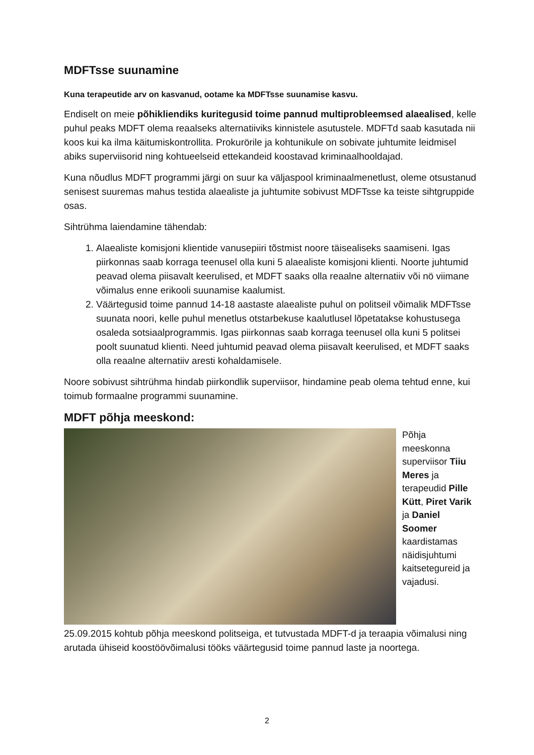MDFTsse suunamine
Kuna terapeutide arv on kasvanud, ootame ka MDFTsse suunamise kasvu.
Endiselt on meie põhikliendiks kuritegusid toime pannud multiprobleemsed alaealised, kelle puhul peaks MDFT olema reaalseks alternatiiviks kinnistele asutustele. MDFTd saab kasutada nii koos kui ka ilma käitumiskontrollita. Prokurörile ja kohtunikule on sobivate juhtumite leidmisel abiks superviisorid ning kohtueelseid ettekandeid koostavad kriminaalhooldajad.
Kuna nõudlus MDFT programmi järgi on suur ka väljaspool kriminaalmenetlust, oleme otsustanud senisest suuremas mahus testida alaealiste ja juhtumite sobivust MDFTsse ka teiste sihtgruppide osas.
Sihtrühma laiendamine tähendab:
1. Alaealiste komisjoni klientide vanusepiiri tõstmist noore täisealiseks saamiseni. Igas piirkonnas saab korraga teenusel olla kuni 5 alaealiste komisjoni klienti. Noorte juhtumid peavad olema piisavalt keerulised, et MDFT saaks olla reaalne alternatiiv või nö viimane võimalus enne erikooli suunamise kaalumist.
2. Väärtegusid toime pannud 14-18 aastaste alaealiste puhul on politseil võimalik MDFTsse suunata noori, kelle puhul menetlus otstarbekuse kaalutlusel lõpetatakse kohustusega osaleda sotsiaalprogrammis. Igas piirkonnas saab korraga teenusel olla kuni 5 politsei poolt suunatud klienti. Need juhtumid peavad olema piisavalt keerulised, et MDFT saaks olla reaalne alternatiiv aresti kohaldamisele.
Noore sobivust sihtrühma hindab piirkondlik superviisor, hindamine peab olema tehtud enne, kui toimub formaalne programmi suunamine.
MDFT põhja meeskond:
Põhja meeskonna superviisor Tiiu Meres ja terapeudid Pille Kütt, Piret Varik ja Daniel Soomer kaardistamas näidisjuhtumi kaitsetegureid ja vajadusi.
25.09.2015 kohtub põhja meeskond politseiga, et tutvustada MDFT-d ja teraapia võimalusi ning arutada ühiseid koostöövõimalusi tööks väärtegusid toime pannud laste ja noortega.
2